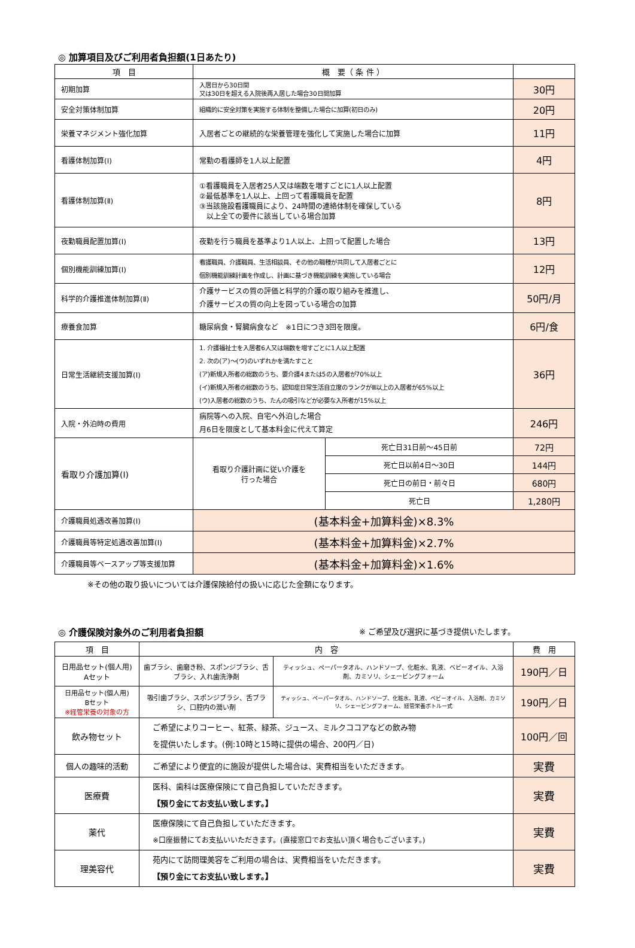◎ 加算項目及びご利用者負担額(1日あたり)
| 項 目 | 概 要（ 条 件 ） | | |
| --- | --- | --- | --- |
| 初期加算 | 入居日から30日間 又は30日を超える入院後再入居した場合30日間加算 | | 30円 |
| 安全対策体制加算 | 組織的に安全対策を実施する体制を整備した場合に加算(初日のみ) | | 20円 |
| 栄養マネジメント強化加算 | 入居者ごとの継続的な栄養管理を強化して実施した場合に加算 | | 11円 |
| 看護体制加算(Ⅰ) | 常勤の看護師を1人以上配置 | | 4円 |
| 看護体制加算(Ⅱ) | ①看護職員を入居者25人又は端数を増すごとに1人以上配置 ②最低基準を1人以上、上回って看護職員を配置 ③当該施設看護職員により、24時間の連絡体制を確保している 以上全ての要件に該当している場合加算 | | 8円 |
| 夜勤職員配置加算(Ⅰ) | 夜勤を行う職員を基準より1人以上、上回って配置した場合 | | 13円 |
| 個別機能訓練加算(Ⅰ) | 看護職員、介護職員、生活相談員、その他の職種が共同して入居者ごとに 個別機能訓練計画を作成し、計画に基づき機能訓練を実施している場合 | | 12円 |
| 科学的介護推進体制加算(Ⅱ) | 介護サービスの質の評価と科学的介護の取り組みを推進し、 介護サービスの質の向上を図っている場合の加算 | | 50円/月 |
| 療養食加算 | 糖尿病食・腎臓病食など ※1日につき3回を限度。 | | 6円/食 |
| 日常生活継続支援加算(Ⅰ) | 1. 介護福祉士を入居者6人又は端数を増すごとに1人以上配置 2. 次の(ア)～(ウ)のいずれかを満たすこと (ア)新規入所者の総数のうち、要介護4または5の入居者が70%以上 (イ)新規入所者の総数のうち、認知症日常生活自立度のランクがⅢ以上の入居者が65%以上 (ウ)入居者の総数のうち、たんの吸引などが必要な入所者が15%以上 | | 36円 |
| 入院・外泊時の費用 | 病院等への入院、自宅へ外泊した場合 月6日を限度として基本料金に代えて算定 | | 246円 |
| 看取り介護加算(Ⅰ) | 看取り介護計画に従い介護を 行った場合 | 死亡日31日前～45日前 | 72円 |
| | | 死亡日以前4日～30日 | 144円 |
| | | 死亡日の前日・前々日 | 680円 |
| | | 死亡日 | 1,280円 |
| 介護職員処遇改善加算(Ⅰ) | (基本料金+加算料金)×8.3% | | |
| 介護職員等特定処遇改善加算(Ⅰ) | (基本料金+加算料金)×2.7% | | |
| 介護職員等ベースアップ等支援加算 | (基本料金+加算料金)×1.6% | | |
※その他の取り扱いについては介護保険給付の扱いに応じた金額になります。
◎ 介護保険対象外のご利用者負担額
※ ご希望及び選択に基づき提供いたします。
| 項 目 | 内 容 | | 費 用 |
| --- | --- | --- | --- |
| 日用品セット(個人用) Aセット | 歯ブラシ、歯磨き粉、スポンジブラシ、舌ブラシ、入れ歯洗浄剤 | ティッシュ、ペーパータオル、ハンドソープ、化粧水、乳液、ベビーオイル、入浴剤、カミソリ、シェービングフォーム | 190円／日 |
| 日用品セット(個人用) Bセット ※経管栄養の対象の方 | 吸引歯ブラシ、スポンジブラシ、舌ブラシ、口腔内の潤い剤 | ティッシュ、ペーパータオル、ハンドソープ、化粧水、乳液、ベビーオイル、入浴剤、カミソリ、シェービングフォーム、経管栄養ボトルー式 | 190円／日 |
| 飲み物セット | ご希望によりコーヒー、紅茶、緑茶、ジュース、ミルクココアなどの飲み物 を提供いたします。(例:10時と15時に提供の場合、200円／日) | | 100円／回 |
| 個人の趣味的活動 | ご希望により便宜的に施設が提供した場合は、実費相当をいただきます。 | | 実費 |
| 医療費 | 医科、歯科は医療保険にて自己負担していただきます。 【預り金にてお支払い致します。】 | | 実費 |
| 薬代 | 医療保険にて自己負担していただきます。 ※口座振替にてお支払いいただきます。(直接窓口でお支払い頂く場合もございます。) | | 実費 |
| 理美容代 | 苑内にて訪問理美容をご利用の場合は、実費相当をいただきます。 【預り金にてお支払い致します。】 | | 実費 |